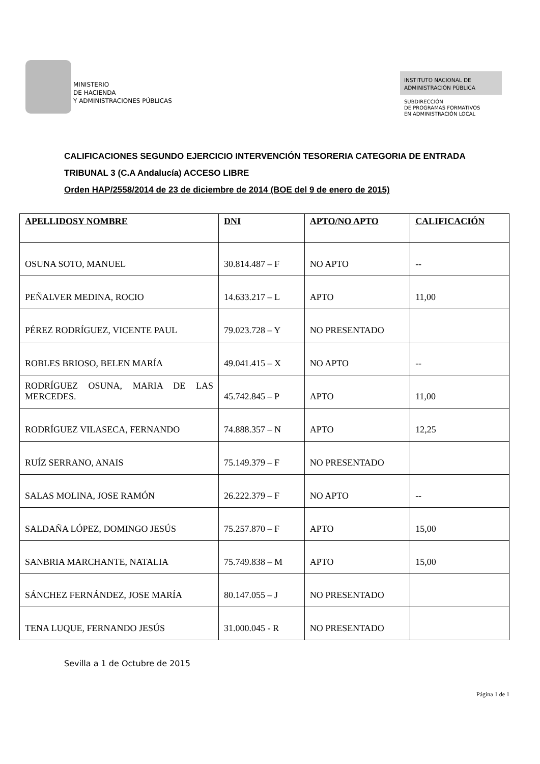MINISTERIO
DE HACIENDA
Y ADMINISTRACIONES PÚBLICAS
INSTITUTO NACIONAL DE
ADMINISTRACIÓN PÚBLICA
SUBDIRECCIÓN
DE PROGRAMAS FORMATIVOS
EN ADMINISTRACIÓN LOCAL
CALIFICACIONES SEGUNDO EJERCICIO INTERVENCIÓN TESORERIA CATEGORIA DE ENTRADA
TRIBUNAL 3 (C.A Andalucía) ACCESO LIBRE
Orden HAP/2558/2014 de 23 de diciembre de 2014 (BOE del 9 de enero de 2015)
| APELLIDOSY NOMBRE | DNI | APTO/NO APTO | CALIFICACIÓN |
| --- | --- | --- | --- |
| OSUNA SOTO, MANUEL | 30.814.487 – F | NO APTO | -- |
| PEÑALVER MEDINA, ROCIO | 14.633.217 – L | APTO | 11,00 |
| PÉREZ RODRÍGUEZ, VICENTE PAUL | 79.023.728 – Y | NO PRESENTADO | |
| ROBLES BRIOSO, BELEN MARÍA | 49.041.415 – X | NO APTO | -- |
| RODRÍGUEZ OSUNA, MARIA DE LAS MERCEDES. | 45.742.845 – P | APTO | 11,00 |
| RODRÍGUEZ VILASECA, FERNANDO | 74.888.357 – N | APTO | 12,25 |
| RUÍZ SERRANO, ANAIS | 75.149.379 – F | NO PRESENTADO | |
| SALAS MOLINA, JOSE RAMÓN | 26.222.379 – F | NO APTO | -- |
| SALDAÑA LÓPEZ, DOMINGO JESÚS | 75.257.870 – F | APTO | 15,00 |
| SANBRIA MARCHANTE, NATALIA | 75.749.838 – M | APTO | 15,00 |
| SÁNCHEZ FERNÁNDEZ, JOSE MARÍA | 80.147.055 – J | NO PRESENTADO | |
| TENA LUQUE, FERNANDO JESÚS | 31.000.045 - R | NO PRESENTADO | |
Sevilla a 1 de Octubre de 2015
Página 1 de 1